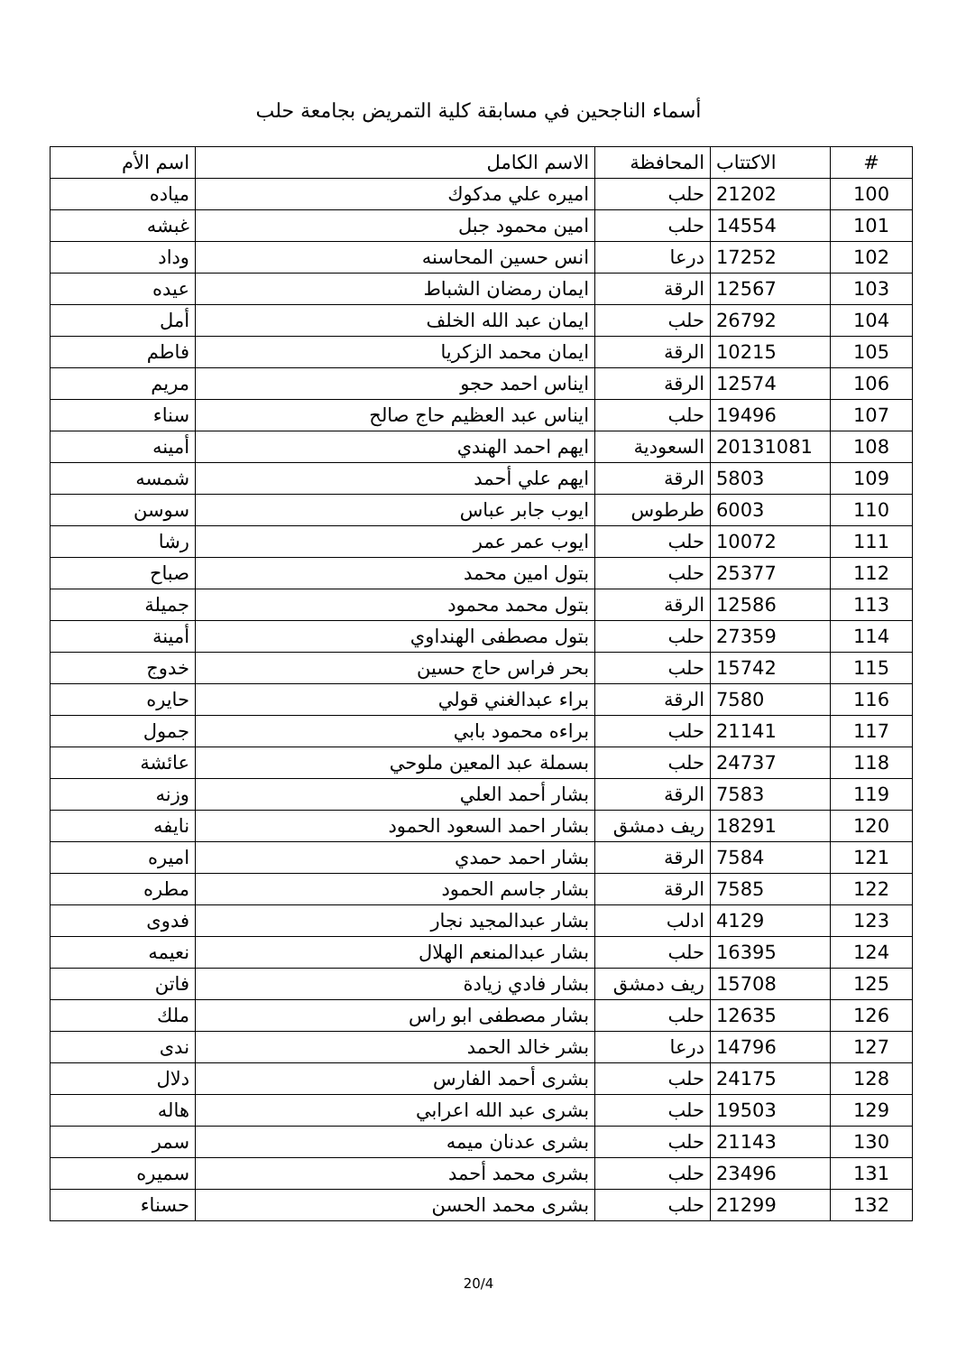أسماء الناجحين في مسابقة كلية التمريض بجامعة حلب
| # | الاكتتاب | المحافظة | الاسم الكامل | اسم الأم |
| --- | --- | --- | --- | --- |
| 100 | 21202 | حلب | اميره علي مدكوك | مياده |
| 101 | 14554 | حلب | امين محمود جبل | غبشه |
| 102 | 17252 | درعا | انس حسين المحاسنه | وداد |
| 103 | 12567 | الرقة | ايمان رمضان الشباط | عيده |
| 104 | 26792 | حلب | ايمان عبد الله الخلف | أمل |
| 105 | 10215 | الرقة | ايمان محمد الزكريا | فاطم |
| 106 | 12574 | الرقة | ايناس احمد حجو | مريم |
| 107 | 19496 | حلب | ايناس عبد العظيم حاج صالح | سناء |
| 108 | 20131081 | السعودية | ايهم احمد الهندي | أمينه |
| 109 | 5803 | الرقة | ايهم علي أحمد | شمسه |
| 110 | 6003 | طرطوس | ايوب جابر عباس | سوسن |
| 111 | 10072 | حلب | ايوب عمر عمر | رشا |
| 112 | 25377 | حلب | بتول امين محمد | صباح |
| 113 | 12586 | الرقة | بتول محمد محمود | جميلة |
| 114 | 27359 | حلب | بتول مصطفى الهنداوي | أمينة |
| 115 | 15742 | حلب | بحر فراس حاج حسين | خدوج |
| 116 | 7580 | الرقة | براء عبدالغني قولي | حايره |
| 117 | 21141 | حلب | براءه محمود بابي | جمول |
| 118 | 24737 | حلب | بسملة عبد المعين ملوحي | عائشة |
| 119 | 7583 | الرقة | بشار أحمد العلي | وزنه |
| 120 | 18291 | ريف دمشق | بشار احمد السعود الحمود | نايفه |
| 121 | 7584 | الرقة | بشار احمد حمدي | اميره |
| 122 | 7585 | الرقة | بشار جاسم الحمود | مطره |
| 123 | 4129 | ادلب | بشار عبدالمجيد نجار | فدوى |
| 124 | 16395 | حلب | بشار عبدالمنعم الهلال | نعيمه |
| 125 | 15708 | ريف دمشق | بشار فادي زيادة | فاتن |
| 126 | 12635 | حلب | بشار مصطفى ابو راس | ملك |
| 127 | 14796 | درعا | بشر خالد الحمد | ندى |
| 128 | 24175 | حلب | بشرى أحمد الفارس | دلال |
| 129 | 19503 | حلب | بشرى عبد الله اعرابي | هاله |
| 130 | 21143 | حلب | بشرى عدنان ميمه | سمر |
| 131 | 23496 | حلب | بشرى محمد أحمد | سميره |
| 132 | 21299 | حلب | بشرى محمد الحسن | حسناء |
20/4